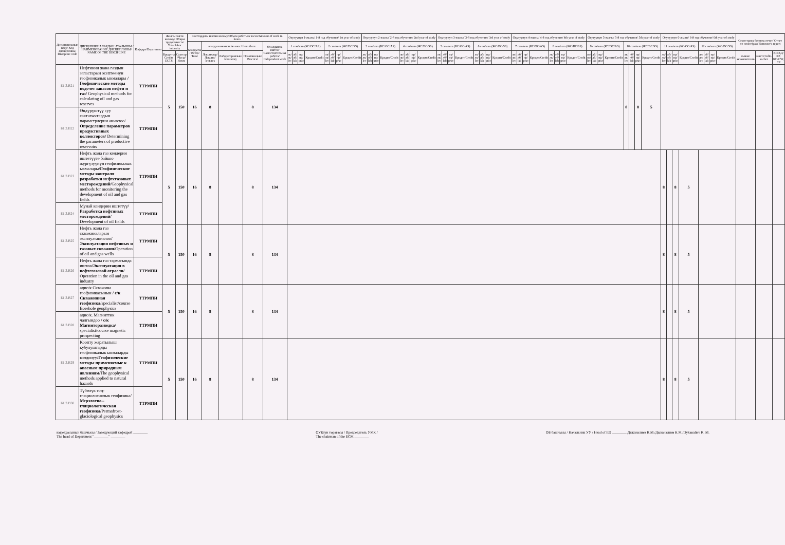| Дисциплинанын коду/ Код дисциплины/ Discipline code | ДИСЦИПЛИНАЛАРДЫН АТАЛЫШЫ / НАИМЕНОВАНИЕ ДИСЦИПЛИНЫ/ NAME OF THE DISCIPLINE | Кафедра/Department | Жалпы эмгек колому/ Общая трудоемкость/ Total labor intensity | | Сааттардагы иштин колому/Объем работы в часах/Amount of work in hours | | | | | Окутуунун 1-жылы/ 1-й год обучения/ 1st year of study | | | | | | | | Окутуунун 2-жылы/ 2-й год обучения/ 2nd year of study | | | | | | | | Окутуунун 3-жылы/ 3-й год обучения/ 3rd year of study | | | | | | | | Окутуунун 4-жылы/ 4-й год обучения/ 4th year of study | | | | | | | | Окутуунун 5-жылы/ 5-й год обучения/ 5th year of study | | | | | | | | Окутуунун 6-жылы/ 6-й год обучения/ 6th year of study | | | | | | | | Семестрлер боюнча отчет/ Отчет по семестрам/ Semester's report | | |
| --- | --- | --- | --- | --- | --- | --- | --- | --- | --- | --- | --- | --- | --- | --- | --- | --- | --- | --- | --- | --- | --- | --- | --- | --- | --- | --- | --- | --- | --- | --- | --- | --- | --- | --- | --- | --- | --- | --- | --- | --- | --- | --- | --- | --- | --- | --- | --- | --- | --- | --- | --- | --- | --- | --- | --- | --- | --- | --- | --- | --- |
| | | | | | Баардыгы / Всего/ Total | алардын ичинен:/из них:/ from them: | | | Өз алдынча иштөө/ Самостоятельная работа/ Independent work | 1 сем/sem (КС/ОС/AS) | | | | 2 сем/sem (ЖС/ВС/SS) | | | | 3 сем/sem (КС/ОС/AS) | | | | 4 сем/sem (ЖС/ВС/SS) | | | | 5 сем/sem (КС/ОС/AS) | | | | 6 сем/sem (ЖС/ВС/SS) | | | | 7 сем/sem (КС/ОС/AS) | | | | 8 сем/sem (ЖС/ВС/SS) | | | | 9 сем/sem (КС/ОС/AS) | | | | 10 сем/sem (ЖС/ВС/SS) | | | | 11 сем/sem (КС/ОС/AS) | | | | 12 сем/sem (ЖС/ВС/SS) | | | | | | |
| | | | Кредиты Credits ECTS | Сааттар /Часы/ Hours | | Лекциялар/Лекции/ lectures | Лабораториялык/ laboratory | Практикалык/ Practical | | лк/ лк/ lec | лб/лб/ lab | пр/ пр/ prac | Кредит/Credit | лк/ лк/ lec | лб/лб/ lab | пр/ пр/ prac | Кредит/Credit | лк/ лк/ lec | лб/лб/ lab | пр/ пр/ prac | Кредит/Credit | лк/ лк/ lec | лб/лб/ lab | пр/ пр/ prac | Кредит/Credit | лк/ лк/ lec | лб/лб/ lab | пр/ пр/ prac | Кредит/Credit | лк/ лк/ lec | лб/лб/ lab | пр/ пр/ prac | Кредит/Credit | лк/ лк/ lec | лб/лб/ lab | пр/ пр/ prac | Кредит/Credit | лк/ лк/ lec | лб/лб/ lab | пр/ пр/ prac | Кредит/Credit | лк/ лк/ lec | лб/лб/ lab | пр/ пр/ prac | Кредит/Credit | лк/ лк/ lec | лб/лб/ lab | пр/ пр/ prac | Кредит/Credit | лк/ лк/ lec | лб/лб/ lab | пр/ пр/ prac | Кредит/Credit | лк/ лк/ lec | лб/лб/ lab | пр/ пр/ prac | Кредит/Credit | сынак/экзамен/exam | зачет/credit-zachet | КИ,КД/КР, КП/CW, CP |
| Б1.3.В21 | Нефтинин жана газдын запастарын эсептөөнүн геофизикалык ыкмалары /Геофизические методы подсчет запасов нефти и газ/ Geophysical methods for calculating oil and gas reserves | ТТРМПИ | 5 | 150 | 16 | 8 | | 8 | 134 | | | | | | | | | | | | | | | | | | | | | | | | | | | | | | | | | | | | | 8 | | 8 | 5 | | | | | | | | | | | |
| Б1.3.В22 | Өндүрүштүү суу сактагычтардын параметрлерин аныктоо/ Определение параметров продуктивных коллекторов/ Determining the parameters of productive reservoirs | ТТРМПИ | | | | | | | | | | | | | | | | | | | | | | | | | | | | | | | | | | | | | | | | | | | | | | | | | | | | | | | | | | |
| Б1.3.В23 | Нефть жана газ кендерин иштетүүгө байкоо жүргүзүүнүн геофизикалык ыкмалары /Геофизические методы контроля разработки нефтегазовых месторождений/ Geophysical methods for monitoring the development of oil and gas fields | ТТРМПИ | 5 | 150 | 16 | 8 | | 8 | 134 | | | | | | | | | | | | | | | | | | | | | | | | | | | | | | | | | | | | | | | | | 8 | | 8 | 5 | | | | | | | |
| Б1.3.В24 | Мунай кендерин иштетүү /Разработка нефтяных месторождений/ Development of oil fields | ТТРМПИ | | | | | | | | | | | | | | | | | | | | | | | | | | | | | | | | | | | | | | | | | | | | | | | | | | | | | | | | | | |
| Б1.3.В25 | Нефть жана газ скважиналарын эксплуатациялоо /Эксплуатация нефтяных и газовых скважин/ Operation of oil and gas wells | ТТРМПИ | 5 | 150 | 16 | 8 | | 8 | 134 | | | | | | | | | | | | | | | | | | | | | | | | | | | | | | | | | | | | | | | | | 8 | | 8 | 5 | | | | | | | |
| Б1.3.В26 | Нефть жана газ тармагында иштөө /Эксплуатация в нефтегазовой отрасли/ Operation in the oil and gas industry | ТТРМПИ | | | | | | | | | | | | | | | | | | | | | | | | | | | | | | | | | | | | | | | | | | | | | | | | | | | | | | | | | | |
| Б1.3.В27 | адис/к Скважина геофизикасынын / с/к Скважинная геофизика /specialist/course Borehole geophysics | ТТРМПИ | 5 | 150 | 16 | 8 | | 8 | 134 | | | | | | | | | | | | | | | | | | | | | | | | | | | | | | | | | | | | | | | | | 8 | | 8 | 5 | | | | | | | |
| Б1.3.В28 | адис/к. Магниттик чалгындоо / с/к Магниторазведка/ specialist/course magnetic prospecting | ТТРМПИ | | | | | | | | | | | | | | | | | | | | | | | | | | | | | | | | | | | | | | | | | | | | | | | | | | | | | | | | | | |
| Б1.3.В29 | Коопту жаратылыш кубулуштарды геофизикалык ыкмаларды колдонуу /Геофизические методы применяемые к опасным природным явлениям/ The geophysical methods applied to natural hazards | ТТРМПИ | 5 | 150 | 16 | 8 | | 8 | 134 | | | | | | | | | | | | | | | | | | | | | | | | | | | | | | | | | | | | | | | | | 8 | | 8 | 5 | | | | | | | |
| Б1.3.В30 | Түбөлүк тоң-гляциологиялык геофизика /Мерзлотно--гляциологическая геофизика/ Permafrost-glaciological geophysics | ТТРМПИ | | | | | | | | | | | | | | | | | | | | | | | | | | | | | | | | | | | | | | | | | | | | | | | | | | | | | | | | | | |
кафедрасынын башчысы / Заведующий кафедрой ________
The head of Department "________" ________
ОУКтун төрагасы / Председатель УМК /
The chairman of the ECM ________
ОБ башчысы / Начальник УУ / Head of ED ________ Дыканалиев К.М./Дыканалиев К.М./Dykanaliev K. M.